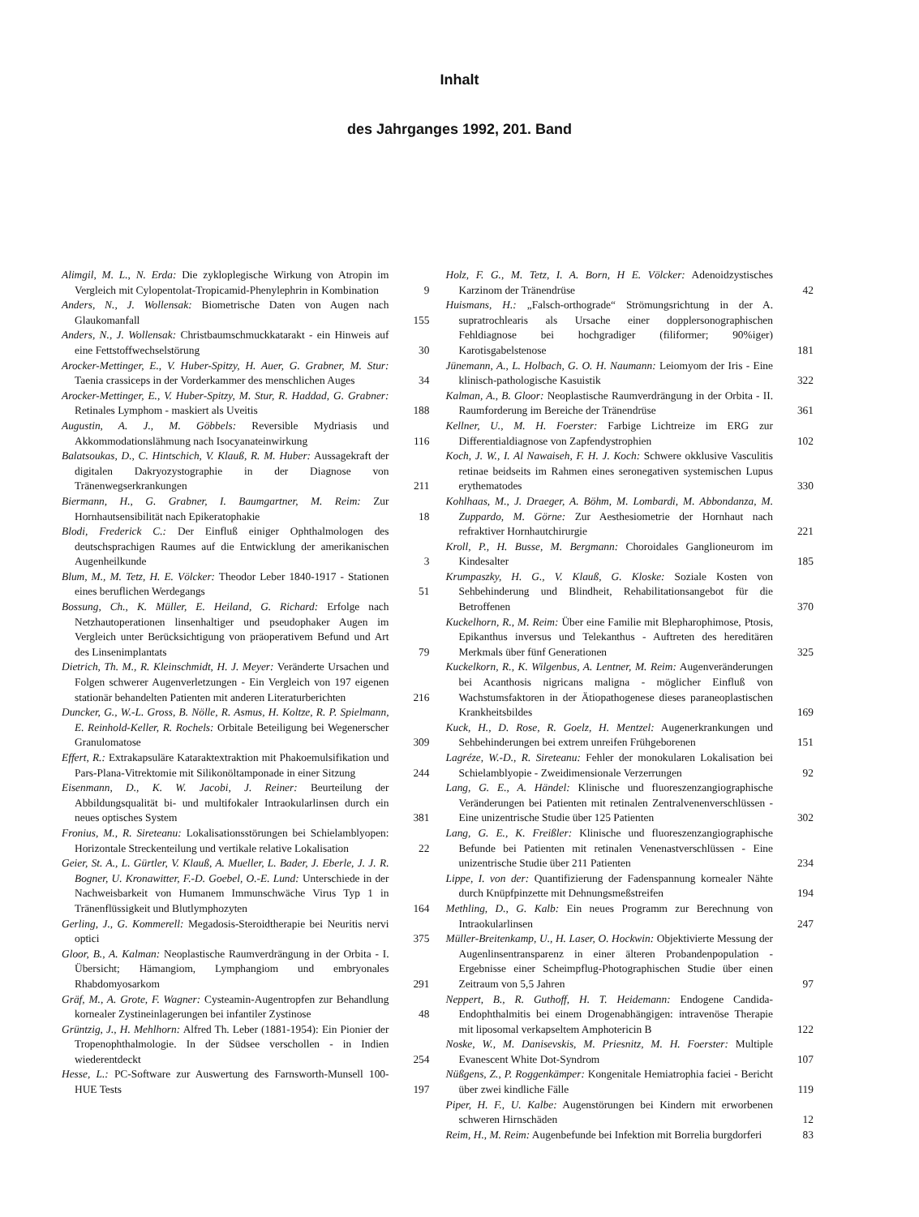Inhalt
des Jahrganges 1992, 201. Band
Alimgil, M. L., N. Erda: Die zykloplegische Wirkung von Atropin im Vergleich mit Cylopentolat-Tropicamid-Phenylephrin in Kombination
9
Anders, N., J. Wollensak: Biometrische Daten von Augen nach Glaukomanfall
155
Anders, N., J. Wollensak: Christbaumschmuckkatarakt - ein Hinweis auf eine Fettstoffwechselstörung
30
Arocker-Mettinger, E., V. Huber-Spitzy, H. Auer, G. Grabner, M. Stur: Taenia crassiceps in der Vorderkammer des menschlichen Auges
34
Arocker-Mettinger, E., V. Huber-Spitzy, M. Stur, R. Haddad, G. Grabner: Retinales Lymphom - maskiert als Uveitis
188
Augustin, A. J., M. Göbbels: Reversible Mydriasis und Akkommodationslähmung nach Isocyanateinwirkung
116
Balatsoukas, D., C. Hintschich, V. Klauß, R. M. Huber: Aussagekraft der digitalen Dakryozystographie in der Diagnose von Tränenwegserkrankungen
211
Biermann, H., G. Grabner, I. Baumgartner, M. Reim: Zur Hornhautsensibilität nach Epikeratophakie
18
Blodi, Frederick C.: Der Einfluß einiger Ophthalmologen des deutschsprachigen Raumes auf die Entwicklung der amerikanischen Augenheilkunde
3
Blum, M., M. Tetz, H. E. Völcker: Theodor Leber 1840-1917 - Stationen eines beruflichen Werdegangs
51
Bossung, Ch., K. Müller, E. Heiland, G. Richard: Erfolge nach Netzhautoperationen linsenhaltiger und pseudophaker Augen im Vergleich unter Berücksichtigung von präoperativem Befund und Art des Linsenimplantats
79
Dietrich, Th. M., R. Kleinschmidt, H. J. Meyer: Veränderte Ursachen und Folgen schwerer Augenverletzungen - Ein Vergleich von 197 eigenen stationär behandelten Patienten mit anderen Literaturberichten
216
Duncker, G., W.-L. Gross, B. Nölle, R. Asmus, H. Koltze, R. P. Spielmann, E. Reinhold-Keller, R. Rochels: Orbitale Beteiligung bei Wegenerscher Granulomatose
309
Effert, R.: Extrakapsuläre Kataraktextraktion mit Phakoemulsifikation und Pars-Plana-Vitrektomie mit Silikonöltamponade in einer Sitzung
244
Eisenmann, D., K. W. Jacobi, J. Reiner: Beurteilung der Abbildungsqualität bi- und multifokaler Intraokularlinsen durch ein neues optisches System
381
Fronius, M., R. Sireteanu: Lokalisationsstörungen bei Schielamblyopen: Horizontale Streckenteilung und vertikale relative Lokalisation
22
Geier, St. A., L. Gürtler, V. Klauß, A. Mueller, L. Bader, J. Eberle, J. J. R. Bogner, U. Kronawitter, F.-D. Goebel, O.-E. Lund: Unterschiede in der Nachweisbarkeit von Humanem Immunschwäche Virus Typ 1 in Tränenflüssigkeit und Blutlymphozyten
164
Gerling, J., G. Kommerell: Megadosis-Steroidtherapie bei Neuritis nervi optici
375
Gloor, B., A. Kalman: Neoplastische Raumverdrängung in der Orbita - I. Übersicht; Hämangiom, Lymphangiom und embryonales Rhabdomyosarkom
291
Gräf, M., A. Grote, F. Wagner: Cysteamin-Augentropfen zur Behandlung kornealer Zystineinlagerungen bei infantiler Zystinose
48
Grüntzig, J., H. Mehlhorn: Alfred Th. Leber (1881-1954): Ein Pionier der Tropenophthalmologie. In der Südsee verschollen - in Indien wiederentdeckt
254
Hesse, L.: PC-Software zur Auswertung des Farnsworth-Munsell 100-HUE Tests
197
Holz, F. G., M. Tetz, I. A. Born, H E. Völcker: Adenoidzystisches Karzinom der Tränendrüse
42
Huismans, H.: „Falsch-orthograde“ Strömungsrichtung in der A. supratrochlearis als Ursache einer dopplersonographischen Fehldiagnose bei hochgradiger (filiformer; 90%iger) Karotisgabelstenose
181
Jünemann, A., L. Holbach, G. O. H. Naumann: Leiomyom der Iris - Eine klinisch-pathologische Kasuistik
322
Kalman, A., B. Gloor: Neoplastische Raumverdrängung in der Orbita - II. Raumforderung im Bereiche der Tränendrüse
361
Kellner, U., M. H. Foerster: Farbige Lichtreize im ERG zur Differentialdiagnose von Zapfendystrophien
102
Koch, J. W., I. Al Nawaiseh, F. H. J. Koch: Schwere okklusive Vasculitis retinae beidseits im Rahmen eines seronegativen systemischen Lupus erythematodes
330
Kohlhaas, M., J. Draeger, A. Böhm, M. Lombardi, M. Abbondanza, M. Zuppardo, M. Görne: Zur Aesthesiometrie der Hornhaut nach refraktiver Hornhautchirurgie
221
Kroll, P., H. Busse, M. Bergmann: Choroidales Ganglioneurom im Kindesalter
185
Krumpaszky, H. G., V. Klauß, G. Kloske: Soziale Kosten von Sehbehinderung und Blindheit, Rehabilitationsangebot für die Betroffenen
370
Kuckelhorn, R., M. Reim: Über eine Familie mit Blepharophimose, Ptosis, Epikanthus inversus und Telekanthus - Auftreten des hereditären Merkmals über fünf Generationen
325
Kuckelkorn, R., K. Wilgenbus, A. Lentner, M. Reim: Augenveränderungen bei Acanthosis nigricans maligna - möglicher Einfluß von Wachstumsfaktoren in der Ätiopathogenese dieses paraneoplastischen Krankheitsbildes
169
Kuck, H., D. Rose, R. Goelz, H. Mentzel: Augenerkrankungen und Sehbehinderungen bei extrem unreifen Frühgeborenen
151
Lagréze, W.-D., R. Sireteanu: Fehler der monokularen Lokalisation bei Schielamblyopie - Zweidimensionale Verzerrungen
92
Lang, G. E., A. Händel: Klinische und fluoreszenzangiographische Veränderungen bei Patienten mit retinalen Zentralvenenverschlüssen - Eine unizentrische Studie über 125 Patienten
302
Lang, G. E., K. Freißler: Klinische und fluoreszenzangiographische Befunde bei Patienten mit retinalen Venenastverschlüssen - Eine unizentrische Studie über 211 Patienten
234
Lippe, I. von der: Quantifizierung der Fadenspannung kornealer Nähte durch Knüpfpinzette mit Dehnungsmeßstreifen
194
Methling, D., G. Kalb: Ein neues Programm zur Berechnung von Intraokularlinsen
247
Müller-Breitenkamp, U., H. Laser, O. Hockwin: Objektivierte Messung der Augenlinsentransparenz in einer älteren Probandenpopulation - Ergebnisse einer Scheimpflug-Photographischen Studie über einen Zeitraum von 5,5 Jahren
97
Neppert, B., R. Guthoff, H. T. Heidemann: Endogene Candida-Endophthalmitis bei einem Drogenabhängigen: intravenöse Therapie mit liposomal verkapseltem Amphotericin B
122
Noske, W., M. Danisevskis, M. Priesnitz, M. H. Foerster: Multiple Evanescent White Dot-Syndrom
107
Nüßgens, Z., P. Roggenkämper: Kongenitale Hemiatrophia faciei - Bericht über zwei kindliche Fälle
119
Piper, H. F., U. Kalbe: Augenstörungen bei Kindern mit erworbenen schweren Hirnschäden
12
Reim, H., M. Reim: Augenbefunde bei Infektion mit Borrelia burgdorferi
83